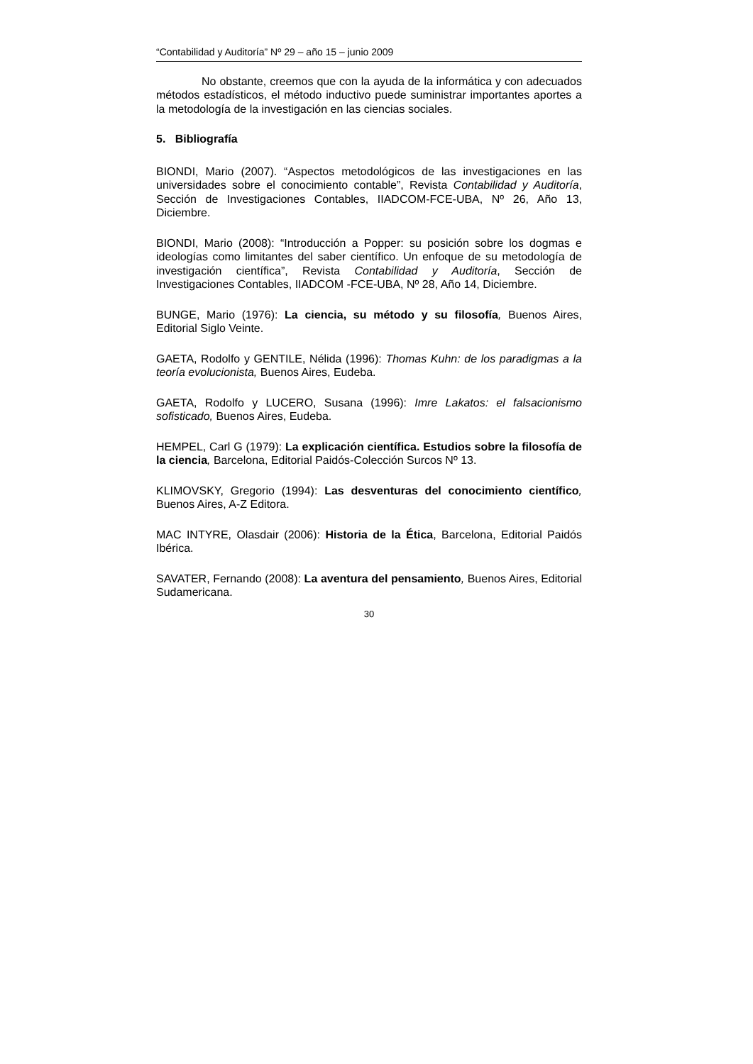“Contabilidad y Auditoría” Nº 29 – año 15 – junio 2009
No obstante, creemos que con la ayuda de la informática y con adecuados métodos estadísticos, el método inductivo puede suministrar importantes aportes a la metodología de la investigación en las ciencias sociales.
5. Bibliografía
BIONDI, Mario (2007). “Aspectos metodológicos de las investigaciones en las universidades sobre el conocimiento contable”, Revista Contabilidad y Auditoría, Sección de Investigaciones Contables, IIADCOM-FCE-UBA, Nº 26, Año 13, Diciembre.
BIONDI, Mario (2008): “Introducción a Popper: su posición sobre los dogmas e ideologías como limitantes del saber científico. Un enfoque de su metodología de investigación científica”, Revista Contabilidad y Auditoría, Sección de Investigaciones Contables, IIADCOM -FCE-UBA, Nº 28, Año 14, Diciembre.
BUNGE, Mario (1976): La ciencia, su método y su filosofía, Buenos Aires, Editorial Siglo Veinte.
GAETA, Rodolfo y GENTILE, Nélida (1996): Thomas Kuhn: de los paradigmas a la teoría evolucionista, Buenos Aires, Eudeba.
GAETA, Rodolfo y LUCERO, Susana (1996): Imre Lakatos: el falsacionismo sofisticado, Buenos Aires, Eudeba.
HEMPEL, Carl G (1979): La explicación científica. Estudios sobre la filosofía de la ciencia, Barcelona, Editorial Paidós-Colección Surcos Nº 13.
KLIMOVSKY, Gregorio (1994): Las desventuras del conocimiento científico, Buenos Aires, A-Z Editora.
MAC INTYRE, Olasdair (2006): Historia de la Ética, Barcelona, Editorial Paidós Ibérica.
SAVATER, Fernando (2008): La aventura del pensamiento, Buenos Aires, Editorial Sudamericana.
30